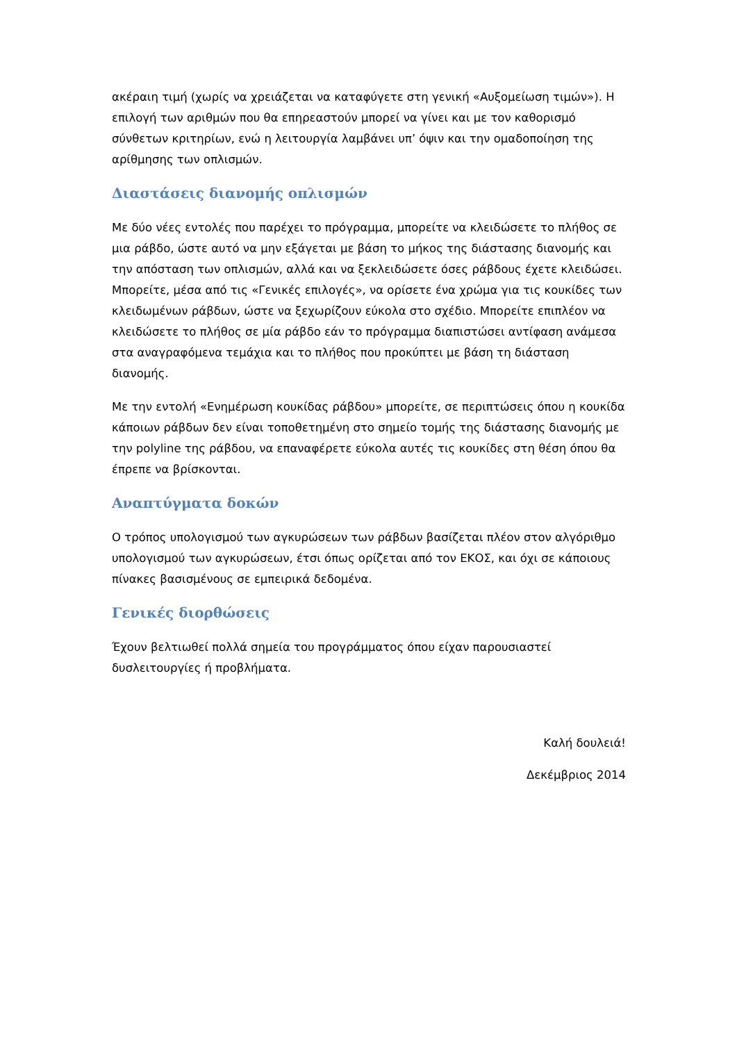ακέραιη τιμή (χωρίς να χρειάζεται να καταφύγετε στη γενική «Αυξομείωση τιμών»). Η επιλογή των αριθμών που θα επηρεαστούν μπορεί να γίνει και με τον καθορισμό σύνθετων κριτηρίων, ενώ η λειτουργία λαμβάνει υπ’ όψιν και την ομαδοποίηση της αρίθμησης των οπλισμών.
Διαστάσεις διανομής οπλισμών
Με δύο νέες εντολές που παρέχει το πρόγραμμα, μπορείτε να κλειδώσετε το πλήθος σε μια ράβδο, ώστε αυτό να μην εξάγεται με βάση το μήκος της διάστασης διανομής και την απόσταση των οπλισμών, αλλά και να ξεκλειδώσετε όσες ράβδους έχετε κλειδώσει. Μπορείτε, μέσα από τις «Γενικές επιλογές», να ορίσετε ένα χρώμα για τις κουκίδες των κλειδωμένων ράβδων, ώστε να ξεχωρίζουν εύκολα στο σχέδιο. Μπορείτε επιπλέον να κλειδώσετε το πλήθος σε μία ράβδο εάν το πρόγραμμα διαπιστώσει αντίφαση ανάμεσα στα αναγραφόμενα τεμάχια και το πλήθος που προκύπτει με βάση τη διάσταση διανομής.
Με την εντολή «Ενημέρωση κουκίδας ράβδου» μπορείτε, σε περιπτώσεις όπου η κουκίδα κάποιων ράβδων δεν είναι τοποθετημένη στο σημείο τομής της διάστασης διανομής με την polyline της ράβδου, να επαναφέρετε εύκολα αυτές τις κουκίδες στη θέση όπου θα έπρεπε να βρίσκονται.
Αναπτύγματα δοκών
Ο τρόπος υπολογισμού των αγκυρώσεων των ράβδων βασίζεται πλέον στον αλγόριθμο υπολογισμού των αγκυρώσεων, έτσι όπως ορίζεται από τον ΕΚΟΣ, και όχι σε κάποιους πίνακες βασισμένους σε εμπειρικά δεδομένα.
Γενικές διορθώσεις
Έχουν βελτιωθεί πολλά σημεία του προγράμματος όπου είχαν παρουσιαστεί δυσλειτουργίες ή προβλήματα.
Καλή δουλειά!
Δεκέμβριος 2014